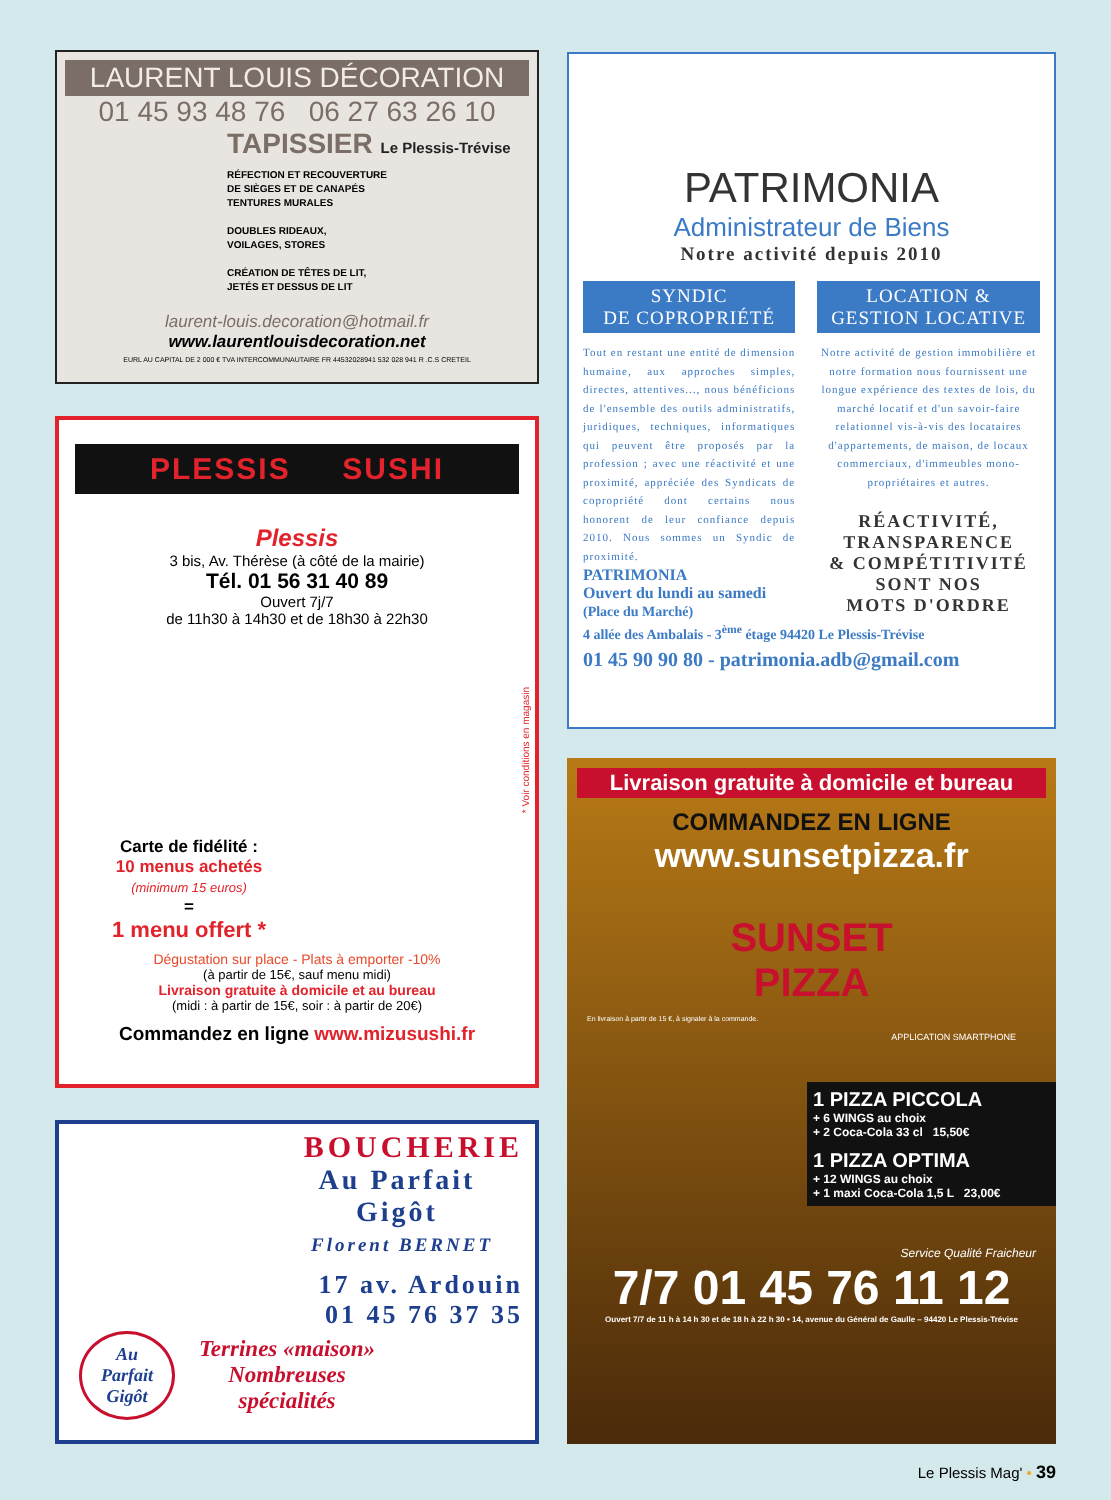LAURENT LOUIS DÉCORATION
01 45 93 48 76 06 27 63 26 10
TAPISSIER Le Plessis-Trévise
RÉFECTION ET RECOUVERTURE
DE SIÈGES ET DE CANAPÉS
TENTURES MURALES
DOUBLES RIDEAUX,
VOILAGES, STORES
CRÉATION DE TÊTES DE LIT,
JETÉS ET DESSUS DE LIT
laurent-louis.decoration@hotmail.fr
www.laurentlouisdecoration.net
EURL AU CAPITAL DE 2 000 € TVA INTERCOMMUNAUTAIRE FR 44532028941 532 028 941 R .C.S CRETEIL
PLESSIS SUSHI
Plessis
3 bis, Av. Thérèse (à côté de la mairie)
Tél. 01 56 31 40 89
Ouvert 7j/7
de 11h30 à 14h30 et de 18h30 à 22h30
* Voir conditions en magasin
Carte de fidélité :
10 menus achetés
(minimum 15 euros)
=
1 menu offert *
Dégustation sur place - Plats à emporter -10%
(à partir de 15€, sauf menu midi)
Livraison gratuite à domicile et au bureau
(midi : à partir de 15€, soir : à partir de 20€)
Commandez en ligne www.mizusushi.fr
BOUCHERIE
Au Parfait
Gigôt
Florent BERNET
17 av. Ardouin
01 45 76 37 35
Terrines «maison»
Nombreuses
spécialités
Au
Parfait
Gigôt
PATRIMONIA
Administrateur de Biens
Notre activité depuis 2010
SYNDIC
DE COPROPRIÉTÉ
Tout en restant une entité de dimension humaine, aux approches simples, directes, attentives..., nous bénéficions de l'ensemble des outils administratifs, juridiques, techniques, informatiques qui peuvent être proposés par la profession ; avec une réactivité et une proximité, appréciée des Syndicats de copropriété dont certains nous honorent de leur confiance depuis 2010. Nous sommes un Syndic de proximité.
LOCATION &
GESTION LOCATIVE
Notre activité de gestion immobilière et notre formation nous fournissent une longue expérience des textes de lois, du marché locatif et d'un savoir-faire relationnel vis-à-vis des locataires d'appartements, de maison, de locaux commerciaux, d'immeubles mono-propriétaires et autres.
RÉACTIVITÉ,
TRANSPARENCE
& COMPÉTITIVITÉ
SONT NOS
MOTS D'ORDRE
PATRIMONIA
Ouvert du lundi au samedi
(Place du Marché)
4 allée des Ambalais - 3<sup>ème</sup> étage 94420 Le Plessis-Trévise
01 45 90 90 80 - patrimonia.adb@gmail.com
Livraison gratuite à domicile et bureau
COMMANDEZ EN LIGNE
www.sunsetpizza.fr
SUNSET
PIZZA
En livraison à partir de 15 €, à signaler à la commande.
APPLICATION SMARTPHONE
1 PIZZA PICCOLA
+ 6 WINGS au choix
+ 2 Coca-Cola 33 cl 15,50€
1 PIZZA OPTIMA
+ 12 WINGS au choix
+ 1 maxi Coca-Cola 1,5 L 23,00€
Service Qualité Fraicheur
7/7 01 45 76 11 12
Ouvert 7/7 de 11 h à 14 h 30 et de 18 h à 22 h 30 • 14, avenue du Général de Gaulle – 94420 Le Plessis-Trévise
Le Plessis Mag' • 39